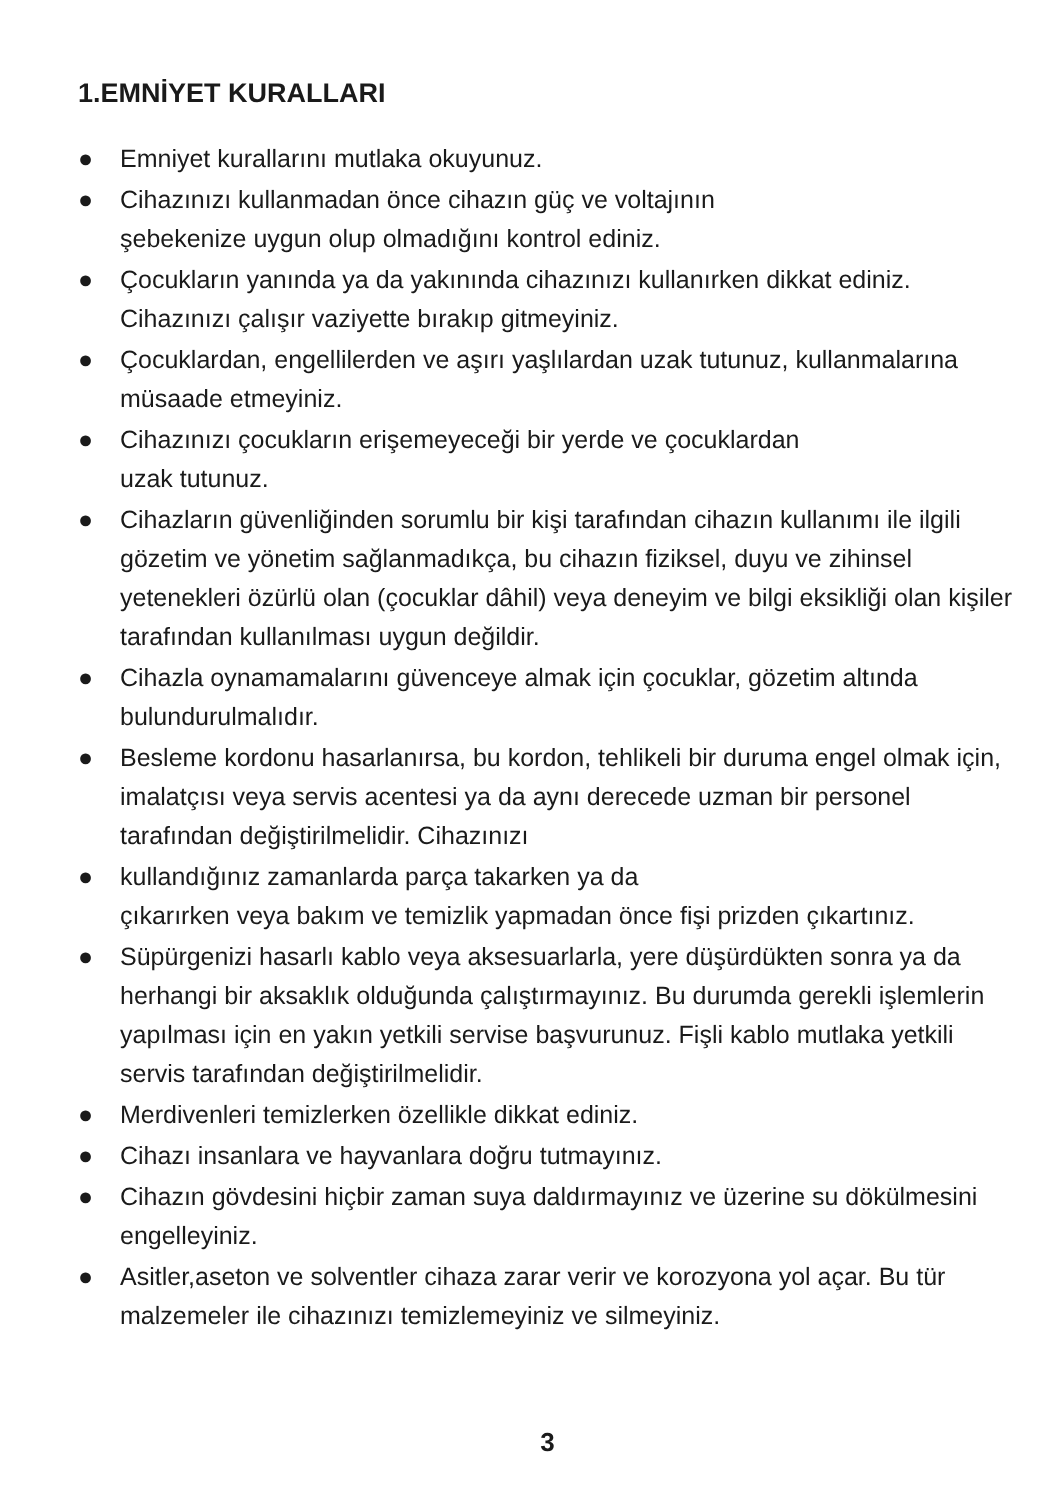1.EMNİYET KURALLARI
● Emniyet kurallarını mutlaka okuyunuz.
● Cihazınızı kullanmadan önce cihazın güç ve voltajının
şebekenize uygun olup olmadığını kontrol ediniz.
● Çocukların yanında ya da yakınında cihazınızı kullanırken dikkat ediniz. Cihazınızı çalışır vaziyette bırakıp gitmeyiniz.
● Çocuklardan, engellilerden ve aşırı yaşlılardan uzak tutunuz, kullanmalarına müsaade etmeyiniz.
● Cihazınızı çocukların erişemeyeceği bir yerde ve çocuklardan
uzak tutunuz.
● Cihazların güvenliğinden sorumlu bir kişi tarafından cihazın kullanımı ile ilgili gözetim ve yönetim sağlanmadıkça, bu cihazın fiziksel, duyu ve zihinsel yetenekleri özürlü olan (çocuklar dâhil) veya deneyim ve bilgi eksikliği olan kişiler tarafından kullanılması uygun değildir.
● Cihazla oynamamalarını güvenceye almak için çocuklar, gözetim altında bulundurulmalıdır.
● Besleme kordonu hasarlanırsa, bu kordon, tehlikeli bir duruma engel olmak için, imalatçısı veya servis acentesi ya da aynı derecede uzman bir personel tarafından değiştirilmelidir. Cihazınızı
● kullandığınız zamanlarda parça takarken ya da
çıkarırken veya bakım ve temizlik yapmadan önce fişi prizden çıkartınız.
● Süpürgenizi hasarlı kablo veya aksesuarlarla, yere düşürdükten sonra ya da herhangi bir aksaklık olduğunda çalıştırmayınız. Bu durumda gerekli işlemlerin yapılması için en yakın yetkili servise başvurunuz. Fişli kablo mutlaka yetkili servis tarafından değiştirilmelidir.
● Merdivenleri temizlerken özellikle dikkat ediniz.
● Cihazı insanlara ve hayvanlara doğru tutmayınız.
● Cihazın gövdesini hiçbir zaman suya daldırmayınız ve üzerine su dökülmesini engelleyiniz.
● Asitler,aseton ve solventler cihaza zarar verir ve korozyona yol açar. Bu tür malzemeler ile cihazınızı temizlemeyiniz ve silmeyiniz.
3